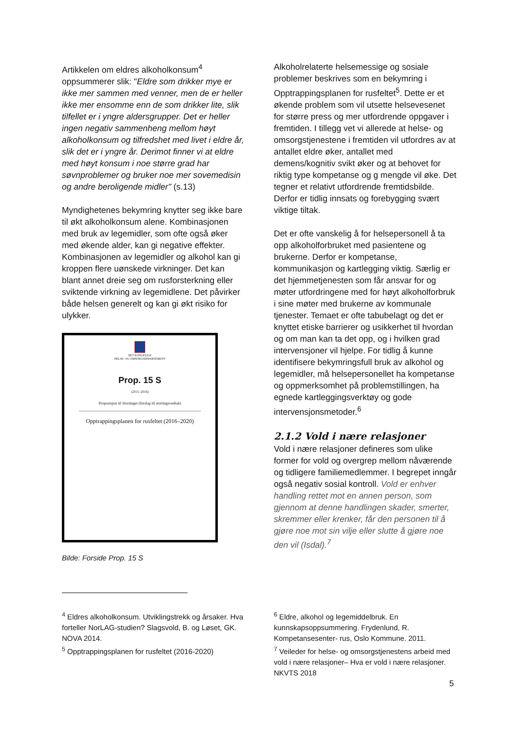Artikkelen om eldres alkoholkonsum<sup>4</sup> oppsummerer slik: "Eldre som drikker mye er ikke mer sammen med venner, men de er heller ikke mer ensomme enn de som drikker lite, slik tilfellet er i yngre aldersgrupper. Det er heller ingen negativ sammenheng mellom høyt alkoholkonsum og tilfredshet med livet i eldre år, slik det er i yngre år. Derimot finner vi at eldre med høyt konsum i noe større grad har søvnproblemer og bruker noe mer sovemedisin og andre beroligende midler" (s.13)
Myndighetenes bekymring knytter seg ikke bare til økt alkoholkonsum alene. Kombinasjonen med bruk av legemidler, som ofte også øker med økende alder, kan gi negative effekter. Kombinasjonen av legemidler og alkohol kan gi kroppen flere uønskede virkninger. Det kan blant annet dreie seg om rusforsterkning eller sviktende virkning av legemidlene. Det påvirker både helsen generelt og kan gi økt risiko for ulykker.
DET KONGELIGE
HELSE- OG OMSORGSDEPARTEMENT
Prop. 15 S
(2015–2016)
Proposisjon til Stortinget (forslag til stortingsvedtak)
Opptrappingsplanen for rusfeltet (2016–2020)
Bilde: Forside Prop. 15 S
Alkoholrelaterte helsemessige og sosiale problemer beskrives som en bekymring i Opptrappingsplanen for rusfeltet<sup>5</sup>. Dette er et økende problem som vil utsette helsevesenet for større press og mer utfordrende oppgaver i fremtiden. I tillegg vet vi allerede at helse- og omsorgstjenestene i fremtiden vil utfordres av at antallet eldre øker, antallet med demens/kognitiv svikt øker og at behovet for riktig type kompetanse og g mengde vil øke. Det tegner et relativt utfordrende fremtidsbilde. Derfor er tidlig innsats og forebygging svært viktige tiltak.
Det er ofte vanskelig å for helsepersonell å ta opp alkoholforbruket med pasientene og brukerne. Derfor er kompetanse, kommunikasjon og kartlegging viktig. Særlig er det hjemmetjenesten som får ansvar for og møter utfordringene med for høyt alkoholforbruk i sine møter med brukerne av kommunale tjenester. Temaet er ofte tabubelagt og det er knyttet etiske barrierer og usikkerhet til hvordan og om man kan ta det opp, og i hvilken grad intervensjoner vil hjelpe. For tidlig å kunne identifisere bekymringsfull bruk av alkohol og legemidler, må helsepersonellet ha kompetanse og oppmerksomhet på problemstillingen, ha egnede kartleggingsverktøy og gode intervensjonsmetoder.<sup>6</sup>
2.1.2 Vold i nære relasjoner
Vold i nære relasjoner defineres som ulike former for vold og overgrep mellom nåværende og tidligere familiemedlemmer. I begrepet inngår også negativ sosial kontroll. Vold er enhver handling rettet mot en annen person, som gjennom at denne handlingen skader, smerter, skremmer eller krenker, får den personen til å gjøre noe mot sin vilje eller slutte å gjøre noe den vil (Isdal).<sup>7</sup>
<sup>4</sup> Eldres alkoholkonsum. Utviklingstrekk og årsaker. Hva forteller NorLAG-studien? Slagsvold, B. og Løset, GK. NOVA 2014.
<sup>5</sup> Opptrappingsplanen for rusfeltet (2016-2020)
<sup>6</sup> Eldre, alkohol og legemiddelbruk. En kunnskapsoppsummering. Frydenlund, R. Kompetansesenter- rus, Oslo Kommune. 2011.
<sup>7</sup> Veileder for helse- og omsorgstjenestens arbeid med vold i nære relasjoner– Hva er vold i nære relasjoner. NKVTS 2018
5